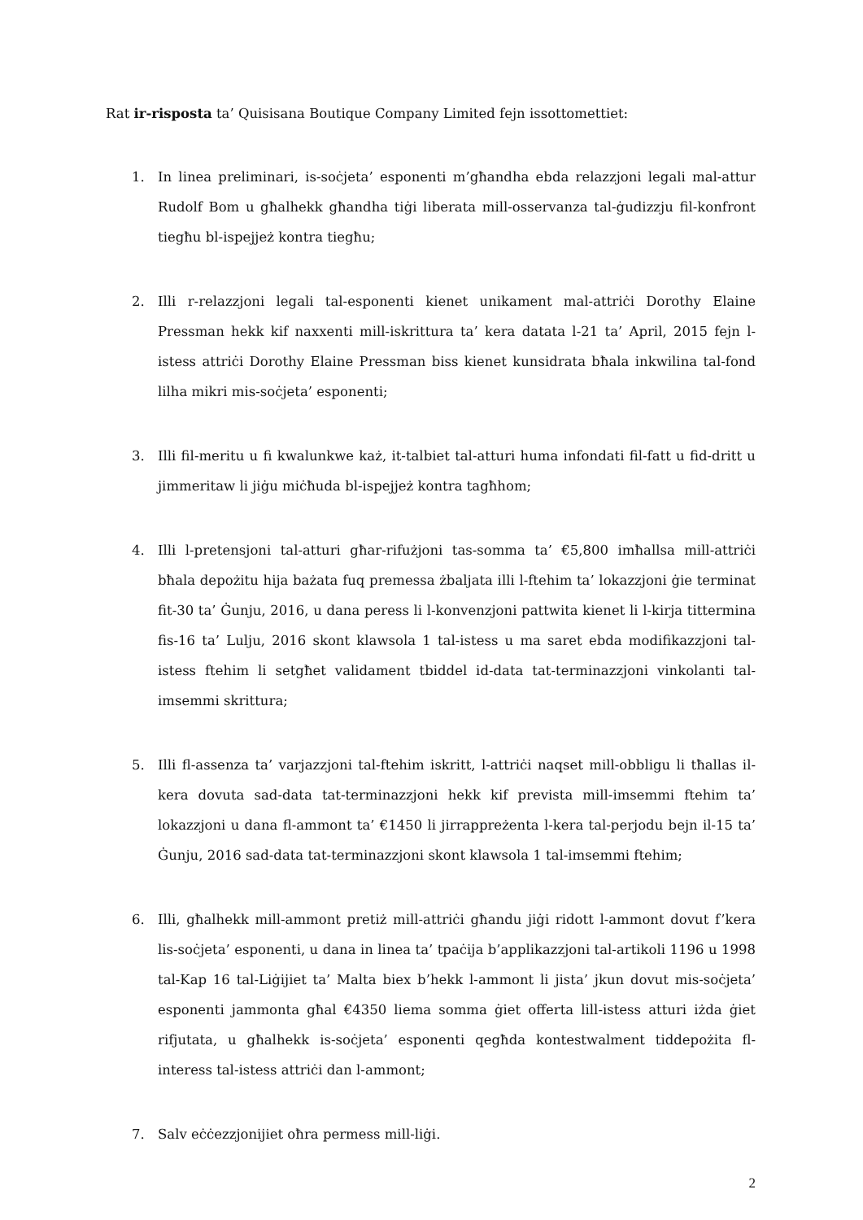Rat ir-risposta ta’ Quisisana Boutique Company Limited fejn issottomettiet:
1. In linea preliminari, is-soċjeta’ esponenti m’għandha ebda relazzjoni legali mal-attur Rudolf Bom u għalhekk għandha tiġi liberata mill-osservanza tal-ġudizzju fil-konfront tiegħu bl-ispejjeż kontra tiegħu;
2. Illi r-relazzjoni legali tal-esponenti kienet unikament mal-attriċi Dorothy Elaine Pressman hekk kif naxxenti mill-iskrittura ta’ kera datata l-21 ta’ April, 2015 fejn l-istess attriċi Dorothy Elaine Pressman biss kienet kunsidrata bħala inkwilina tal-fond lilha mikri mis-soċjeta’ esponenti;
3. Illi fil-meritu u fi kwalunkwe każ, it-talbiet tal-atturi huma infondati fil-fatt u fid-dritt u jimmeritaw li jiġu miċħuda bl-ispejjeż kontra tagħhom;
4. Illi l-pretensjoni tal-atturi għar-rifużjoni tas-somma ta’ €5,800 imħallsa mill-attriċi bħala depożitu hija bażata fuq premessa żbaljata illi l-ftehim ta’ lokazzjoni ġie terminat fit-30 ta’ Ġunju, 2016, u dana peress li l-konvenzjoni pattwita kienet li l-kirja tittermina fis-16 ta’ Lulju, 2016 skont klawsola 1 tal-istess u ma saret ebda modifikazzjoni tal-istess ftehim li setgħet validament tbiddel id-data tat-terminazzjoni vinkolanti tal-imsemmi skrittura;
5. Illi fl-assenza ta’ varjazzjoni tal-ftehim iskritt, l-attriċi naqset mill-obbligu li tħallas il-kera dovuta sad-data tat-terminazzjoni hekk kif prevista mill-imsemmi ftehim ta’ lokazzjoni u dana fl-ammont ta’ €1450 li jirrappreżenta l-kera tal-perjodu bejn il-15 ta’ Ġunju, 2016 sad-data tat-terminazzjoni skont klawsola 1 tal-imsemmi ftehim;
6. Illi, għalhekk mill-ammont pretiż mill-attriċi għandu jiġi ridott l-ammont dovut f’kera lis-soċjeta’ esponenti, u dana in linea ta’ tpaċija b’applikazzjoni tal-artikoli 1196 u 1998 tal-Kap 16 tal-Liġijiet ta’ Malta biex b’hekk l-ammont li jista’ jkun dovut mis-soċjeta’ esponenti jammonta għal €4350 liema somma ġiet offerta lill-istess atturi iżda ġiet rifjutata, u għalhekk is-soċjeta’ esponenti qegħda kontestwalment tiddepożita fl-interess tal-istess attriċi dan l-ammont;
7. Salv eċċezzjonijiet oħra permess mill-liġi.
2